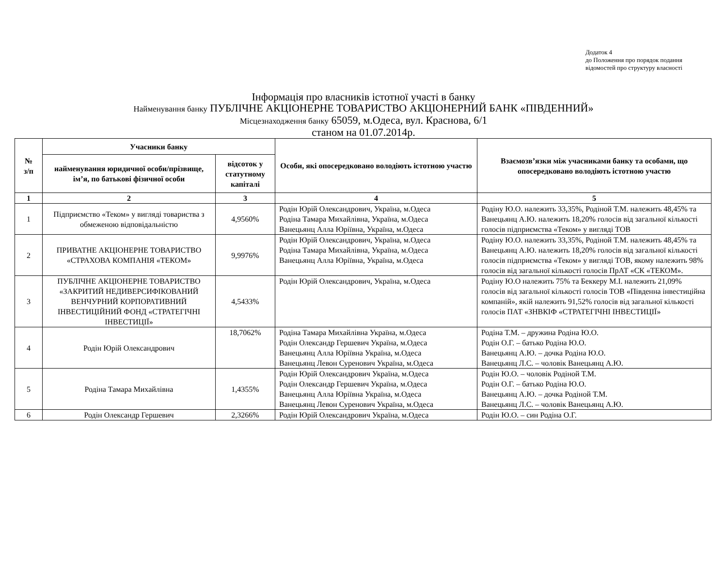Додаток 4
до Положення про порядок подання
відомостей про структуру власності
Інформація про власників істотної участі в банку
Найменування банку ПУБЛІЧНЕ АКЦІОНЕРНЕ ТОВАРИСТВО АКЦІОНЕРНИЙ БАНК «ПІВДЕННИЙ»
Місцезнаходження банку 65059, м.Одеса, вул. Краснова, 6/1
станом на 01.07.2014р.
| № з/п | Учасники банку | | Особи, які опосередковано володіють істотною участю | Взаємозв’язки між учасниками банку та особами, що опосередковано володіють істотною участю |
| --- | --- | --- | --- | --- |
| | найменування юридичної особи/прізвище, ім’я, по батькові фізичної особи | відсоток у статутному капіталі | | |
| 1 | 2 | 3 | 4 | 5 |
| 1 | Підприємство «Теком» у вигляді товариства з обмеженою відповідальністю | 4,9560% | Родін Юрій Олександрович, Україна, м.Одеса Родіна Тамара Михайлівна, Україна, м.Одеса Ванецьянц Алла Юріївна, Україна, м.Одеса | Родіну Ю.О. належить 33,35%, Родіной Т.М. належить 48,45% та Ванецьянц А.Ю. належить 18,20% голосів від загальної кількості голосів підприємства «Теком» у вигляді ТОВ |
| 2 | ПРИВАТНЕ АКЦІОНЕРНЕ ТОВАРИСТВО «СТРАХОВА КОМПАНІЯ «ТЕКОМ» | 9,9976% | Родін Юрій Олександрович, Україна, м.Одеса Родіна Тамара Михайлівна, Україна, м.Одеса Ванецьянц Алла Юріївна, Україна, м.Одеса | Родіну Ю.О. належить 33,35%, Родіной Т.М. належить 48,45% та Ванецьянц А.Ю. належить 18,20% голосів від загальної кількості голосів підприємства «Теком» у вигляді ТОВ, якому належить 98% голосів від загальної кількості голосів ПрАТ «СК «ТЕКОМ». |
| 3 | ПУБЛІЧНЕ АКЦІОНЕРНЕ ТОВАРИСТВО «ЗАКРИТИЙ НЕДИВЕРСИФІКОВАНИЙ ВЕНЧУРНИЙ КОРПОРАТИВНИЙ ІНВЕСТИЦІЙНИЙ ФОНД «СТРАТЕГІЧНІ ІНВЕСТИЦІЇ» | 4,5433% | Родін Юрій Олександрович, Україна, м.Одеса | Родіну Ю.О належить 75% та Беккеру М.І. належить 21,09% голосів від загальної кількості голосів ТОВ «Південна інвестиційна компаній», якій належить 91,52% голосів від загальної кількості голосів ПАТ «ЗНВКІФ «СТРАТЕГІЧНІ ІНВЕСТИЦІЇ» |
| 4 | Родін Юрій Олександрович | 18,7062% | Родіна Тамара Михайлівна Україна, м.Одеса Родін Олександр Гершевич Україна, м.Одеса Ванецьянц Алла Юріївна Україна, м.Одеса Ванецьянц Левон Суренович Україна, м.Одеса | Родіна Т.М. – дружина Родіна Ю.О. Родін О.Г. – батько Родіна Ю.О. Ванецьянц А.Ю. – дочка Родіна Ю.О. Ванецьянц Л.С. – чоловік Ванецьянц А.Ю. |
| 5 | Родіна Тамара Михайлівна | 1,4355% | Родін Юрій Олександрович Україна, м.Одеса Родін Олександр Гершевич Україна, м.Одеса Ванецьянц Алла Юріївна Україна, м.Одеса Ванецьянц Левон Суренович Україна, м.Одеса | Родін Ю.О. – чоловік Родіной Т.М. Родін О.Г. – батько Родіна Ю.О. Ванецьянц А.Ю. – дочка Родіной Т.М. Ванецьянц Л.С. – чоловік Ванецьянц А.Ю. |
| 6 | Родін Олександр Гершевич | 2,3266% | Родін Юрій Олександрович Україна, м.Одеса | Родін Ю.О. – син Родіна О.Г. |